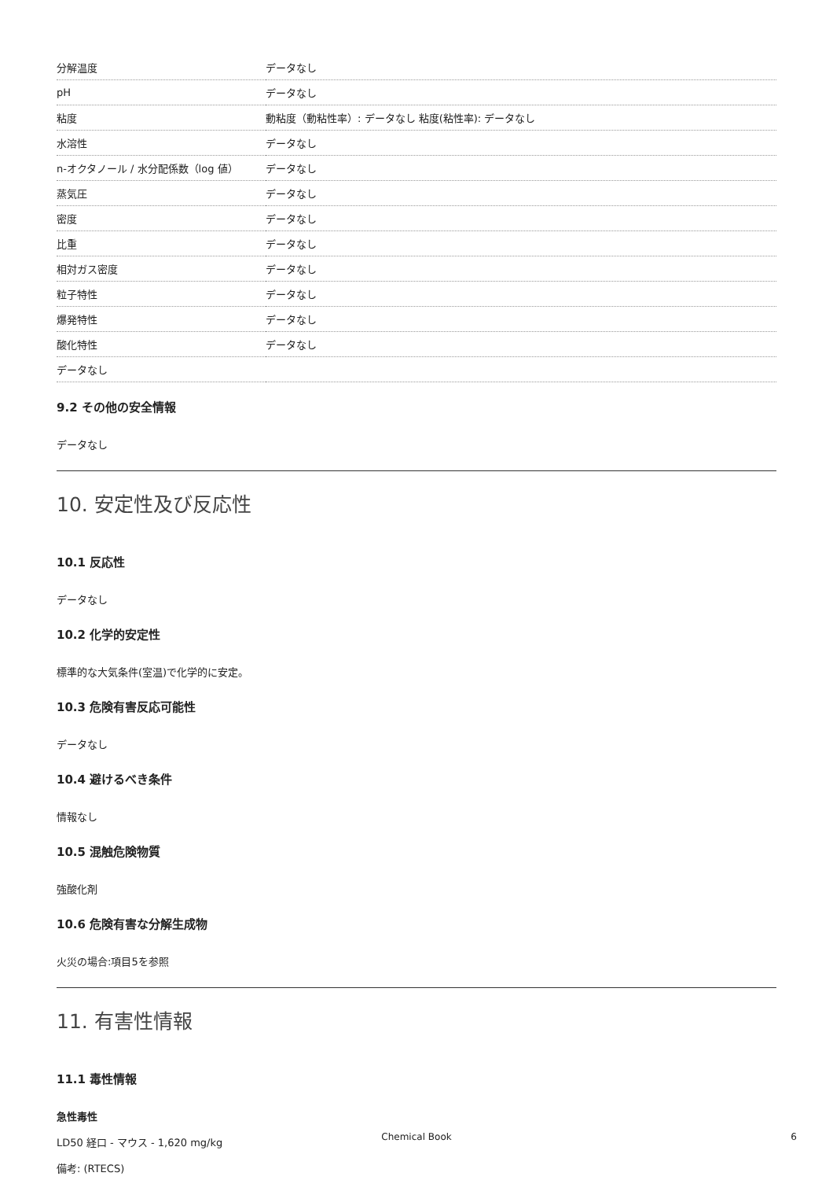| 分解温度 | データなし |
| pH | データなし |
| 粘度 | 動粘度（動粘性率）: データなし 粘度(粘性率): データなし |
| 水溶性 | データなし |
| n-オクタノール / 水分配係数（log 値） | データなし |
| 蒸気圧 | データなし |
| 密度 | データなし |
| 比重 | データなし |
| 相対ガス密度 | データなし |
| 粒子特性 | データなし |
| 爆発特性 | データなし |
| 酸化特性 | データなし |
| データなし | |
9.2 その他の安全情報
データなし
10. 安定性及び反応性
10.1 反応性
データなし
10.2 化学的安定性
標準的な大気条件(室温)で化学的に安定。
10.3 危険有害反応可能性
データなし
10.4 避けるべき条件
情報なし
10.5 混触危険物質
強酸化剤
10.6 危険有害な分解生成物
火災の場合:項目5を参照
11. 有害性情報
11.1 毒性情報
急性毒性
LD50 経口 - マウス - 1,620 mg/kg
備考: (RTECS)
Chemical Book 6